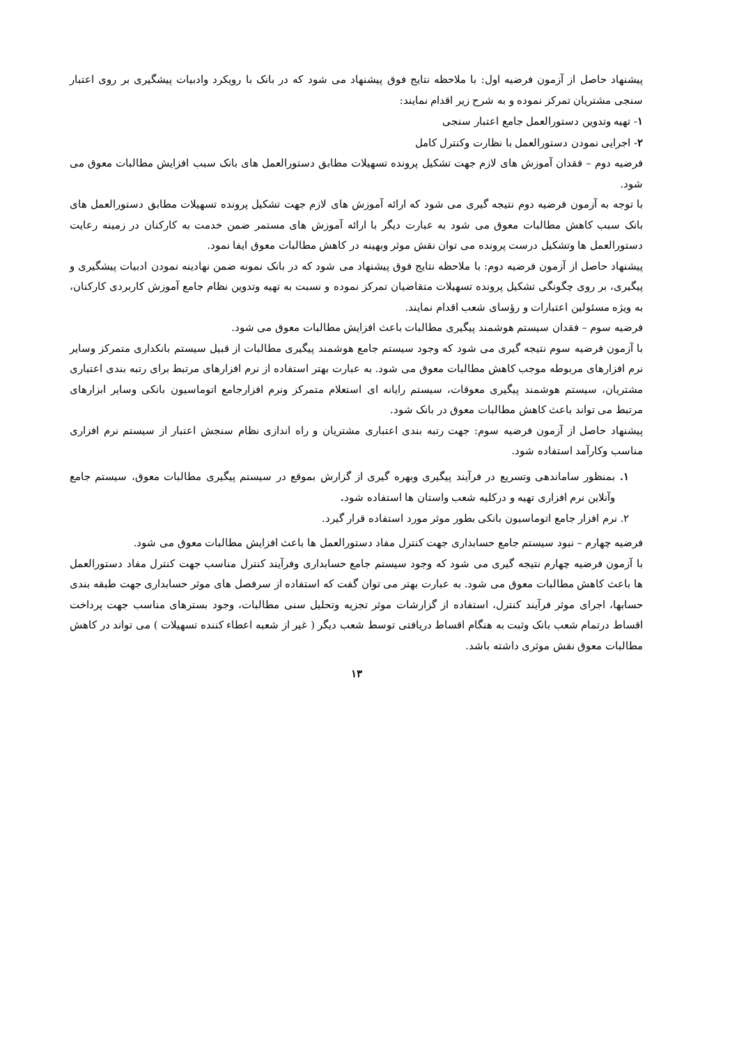پیشنهاد حاصل از آزمون فرضیه اول: با ملاحظه نتایج فوق پیشنهاد می شود که در بانک با رویکرد وادبیات پیشگیری بر روی اعتبار سنجی مشتریان تمرکز نموده و به شرح زیر اقدام نمایند:
۱- تهیه وتدوین دستورالعمل جامع اعتبار سنجی
۲- اجرایی نمودن دستورالعمل با نظارت وکنترل کامل
فرضیه دوم – فقدان آموزش های لازم جهت تشکیل پرونده تسهیلات مطابق دستورالعمل های بانک سبب افزایش مطالبات معوق می شود.
با توجه به آزمون فرضیه دوم نتیجه گیری می شود که ارائه آموزش های لازم جهت تشکیل پرونده تسهیلات مطابق دستورالعمل های بانک سبب کاهش مطالبات معوق می شود به عبارت دیگر با ارائه آموزش های مستمر ضمن خدمت به کارکنان در زمینه رعایت دستورالعمل ها وتشکیل درست پرونده می توان نقش موثر وبهینه در کاهش مطالبات معوق ایفا نمود.
پیشنهاد حاصل از آزمون فرضیه دوم: با ملاحظه نتایج فوق پیشنهاد می شود که در بانک نمونه ضمن نهادینه نمودن ادبیات پیشگیری و پیگیری، بر روی چگونگی تشکیل پرونده تسهیلات متقاضیان تمرکز نموده و نسبت به تهیه وتدوین نظام جامع آموزش کاربردی کارکنان، به ویژه مسئولین اعتبارات و رؤسای شعب اقدام نمایند.
فرضیه سوم – فقدان سیستم هوشمند پیگیری مطالبات باعث افزایش مطالبات معوق می شود.
با آزمون فرضیه سوم نتیجه گیری می شود که وجود سیستم جامع هوشمند پیگیری مطالبات از قبیل سیستم بانکداری متمرکز وسایر نرم افزارهای مربوطه موجب کاهش مطالبات معوق می شود. به عبارت بهتر استفاده از نرم افزارهای مرتبط برای رتبه بندی اعتباری مشتریان، سیستم هوشمند پیگیری معوقات، سیستم رایانه ای استعلام متمرکز ونرم افزارجامع اتوماسیون بانکی وسایر ابزارهای مرتبط می تواند باعث کاهش مطالبات معوق در بانک شود.
پیشنهاد حاصل از آزمون فرضیه سوم: جهت رتبه بندی اعتباری مشتریان و راه اندازی نظام سنجش اعتبار از سیستم نرم افزاری مناسب وکارآمد استفاده شود.
۱. بمنظور ساماندهی وتسریع در فرآیند پیگیری وبهره گیری از گزارش بموقع در سیستم پیگیری مطالبات معوق، سیستم جامع وآنلاین نرم افزاری تهیه و درکلیه شعب واستان ها استفاده شود.
۲. نرم افزار جامع اتوماسیون بانکی بطور موثر مورد استفاده قرار گیرد.
فرضیه چهارم – نبود سیستم جامع حسابداری جهت کنترل مفاد دستورالعمل ها باعث افزایش مطالبات معوق می شود.
با آزمون فرضیه چهارم نتیجه گیری می شود که وجود سیستم جامع حسابداری وفرآیند کنترل مناسب جهت کنترل مفاد دستورالعمل ها باعث کاهش مطالبات معوق می شود. به عبارت بهتر می توان گفت که استفاده از سرفصل های موثر حسابداری جهت طبقه بندی حسابها، اجرای موثر فرآیند کنترل، استفاده از گزارشات موثر تجزیه وتحلیل سنی مطالبات، وجود بسترهای مناسب جهت پرداخت اقساط درتمام شعب بانک وثبت به هنگام اقساط دریافتی توسط شعب دیگر ( غیر از شعبه اعطاء کننده تسهیلات ) می تواند در کاهش مطالبات معوق نقش موثری داشته باشد.
۱۳